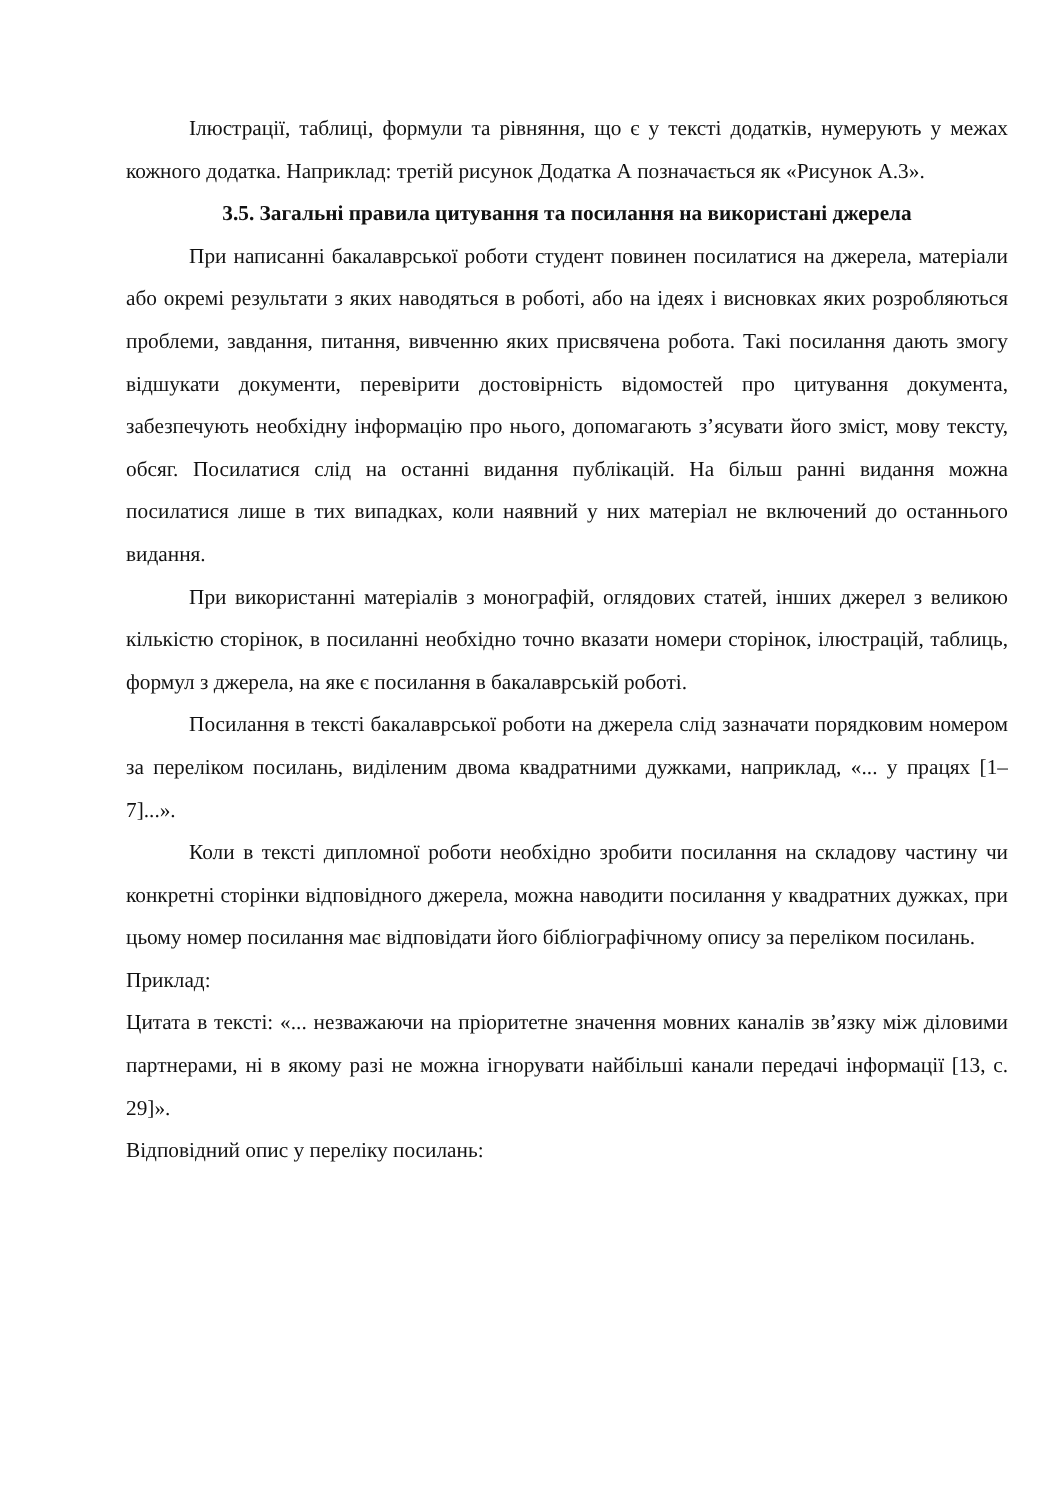Ілюстрації, таблиці, формули та рівняння, що є у тексті додатків, нумерують у межах кожного додатка. Наприклад: третій рисунок Додатка А позначається як «Рисунок А.3».
3.5. Загальні правила цитування та посилання на використані джерела
При написанні бакалаврської роботи студент повинен посилатися на джерела, матеріали або окремі результати з яких наводяться в роботі, або на ідеях і висновках яких розробляються проблеми, завдання, питання, вивченню яких присвячена робота. Такі посилання дають змогу відшукати документи, перевірити достовірність відомостей про цитування документа, забезпечують необхідну інформацію про нього, допомагають з’ясувати його зміст, мову тексту, обсяг. Посилатися слід на останні видання публікацій. На більш ранні видання можна посилатися лише в тих випадках, коли наявний у них матеріал не включений до останнього видання.
При використанні матеріалів з монографій, оглядових статей, інших джерел з великою кількістю сторінок, в посиланні необхідно точно вказати номери сторінок, ілюстрацій, таблиць, формул з джерела, на яке є посилання в бакалаврській роботі.
Посилання в тексті бакалаврської роботи на джерела слід зазначати порядковим номером за переліком посилань, виділеним двома квадратними дужками, наприклад, «... у працях [1–7]...».
Коли в тексті дипломної роботи необхідно зробити посилання на складову частину чи конкретні сторінки відповідного джерела, можна наводити посилання у квадратних дужках, при цьому номер посилання має відповідати його бібліографічному опису за переліком посилань.
Приклад:
Цитата в тексті: «... незважаючи на пріоритетне значення мовних каналів зв’язку між діловими партнерами, ні в якому разі не можна ігнорувати найбільші канали передачі інформації [13, с. 29]».
Відповідний опис у переліку посилань: